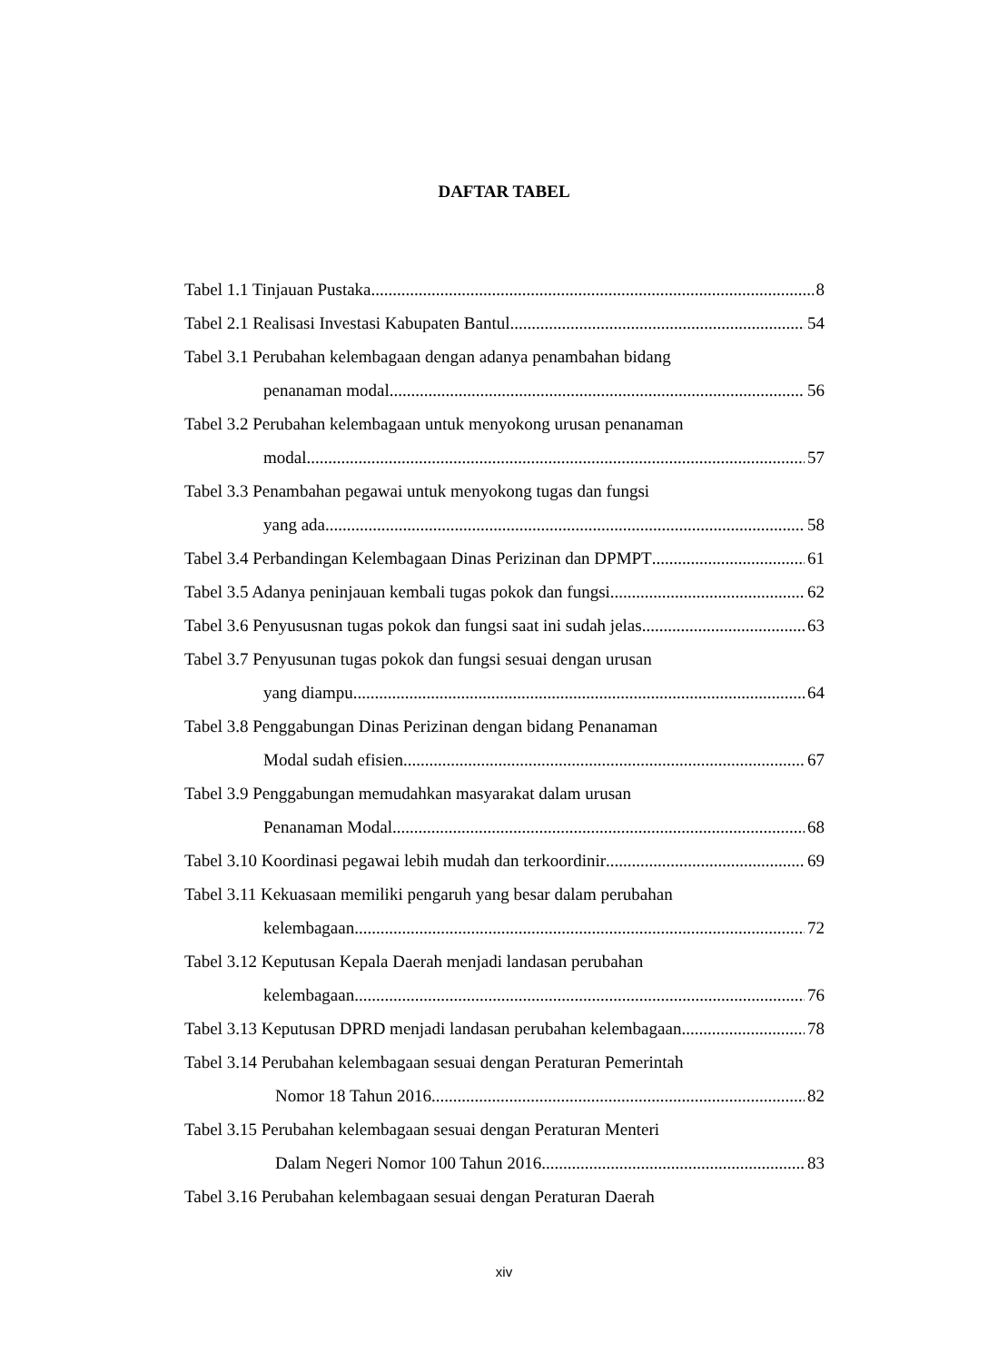DAFTAR TABEL
Tabel 1.1 Tinjauan Pustaka 8
Tabel 2.1 Realisasi Investasi Kabupaten Bantul 54
Tabel 3.1 Perubahan kelembagaan dengan adanya penambahan bidang
penanaman modal 56
Tabel 3.2 Perubahan kelembagaan untuk menyokong urusan penanaman
modal 57
Tabel 3.3 Penambahan pegawai untuk menyokong tugas dan fungsi
yang ada 58
Tabel 3.4 Perbandingan Kelembagaan Dinas Perizinan dan DPMPT 61
Tabel 3.5 Adanya peninjauan kembali tugas pokok dan fungsi 62
Tabel 3.6 Penyususnan tugas pokok dan fungsi saat ini sudah jelas 63
Tabel 3.7 Penyusunan tugas pokok dan fungsi sesuai dengan urusan
yang diampu 64
Tabel 3.8 Penggabungan Dinas Perizinan dengan bidang Penanaman
Modal sudah efisien 67
Tabel 3.9 Penggabungan memudahkan masyarakat dalam urusan
Penanaman Modal 68
Tabel 3.10 Koordinasi pegawai lebih mudah dan terkoordinir 69
Tabel 3.11 Kekuasaan memiliki pengaruh yang besar dalam perubahan
kelembagaan 72
Tabel 3.12 Keputusan Kepala Daerah menjadi landasan perubahan
kelembagaan 76
Tabel 3.13 Keputusan DPRD menjadi landasan perubahan kelembagaan 78
Tabel 3.14 Perubahan kelembagaan sesuai dengan Peraturan Pemerintah
Nomor 18 Tahun 2016 82
Tabel 3.15 Perubahan kelembagaan sesuai dengan Peraturan Menteri
Dalam Negeri Nomor 100 Tahun 2016 83
Tabel 3.16 Perubahan kelembagaan sesuai dengan Peraturan Daerah
xiv